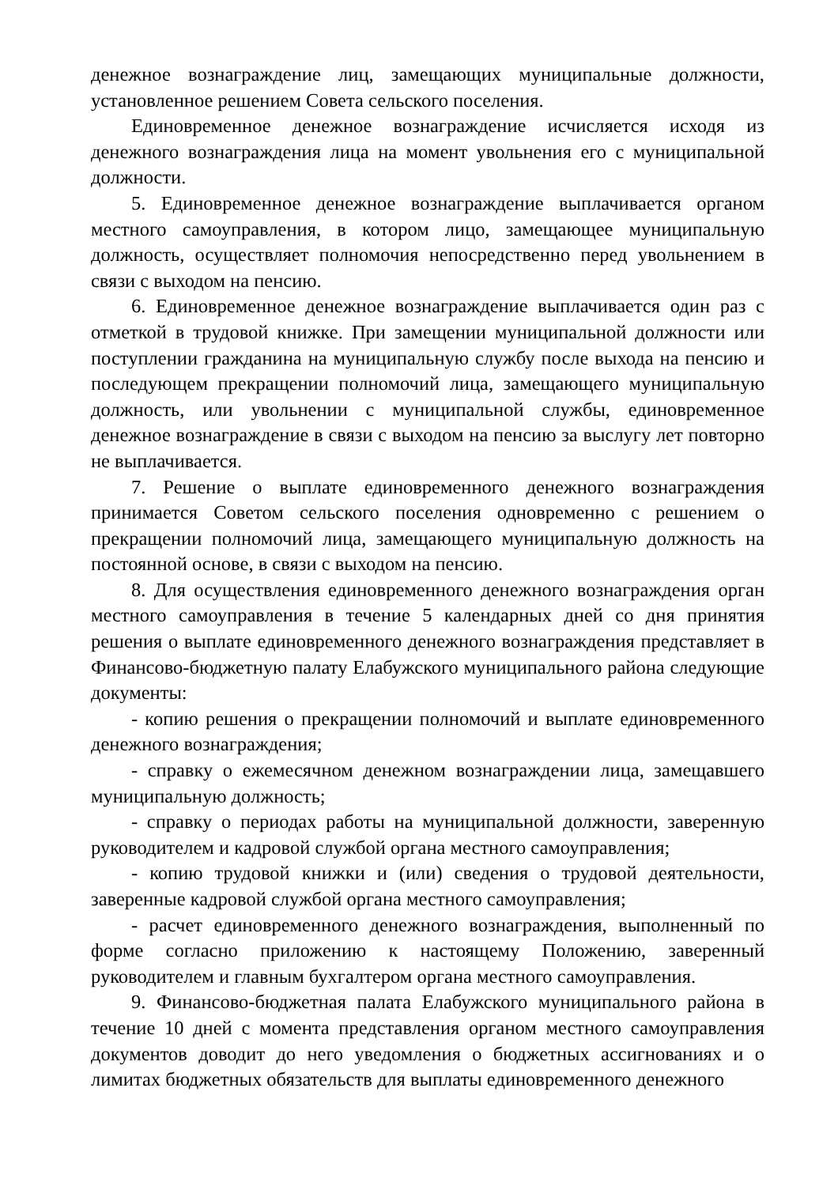денежное вознаграждение лиц, замещающих муниципальные должности, установленное решением Совета сельского поселения.
Единовременное денежное вознаграждение исчисляется исходя из денежного вознаграждения лица на момент увольнения его с муниципальной должности.
5. Единовременное денежное вознаграждение выплачивается органом местного самоуправления, в котором лицо, замещающее муниципальную должность, осуществляет полномочия непосредственно перед увольнением в связи с выходом на пенсию.
6. Единовременное денежное вознаграждение выплачивается один раз с отметкой в трудовой книжке. При замещении муниципальной должности или поступлении гражданина на муниципальную службу после выхода на пенсию и последующем прекращении полномочий лица, замещающего муниципальную должность, или увольнении с муниципальной службы, единовременное денежное вознаграждение в связи с выходом на пенсию за выслугу лет повторно не выплачивается.
7. Решение о выплате единовременного денежного вознаграждения принимается Советом сельского поселения одновременно с решением о прекращении полномочий лица, замещающего муниципальную должность на постоянной основе, в связи с выходом на пенсию.
8. Для осуществления единовременного денежного вознаграждения орган местного самоуправления в течение 5 календарных дней со дня принятия решения о выплате единовременного денежного вознаграждения представляет в Финансово-бюджетную палату Елабужского муниципального района следующие документы:
- копию решения о прекращении полномочий и выплате единовременного денежного вознаграждения;
- справку о ежемесячном денежном вознаграждении лица, замещавшего муниципальную должность;
- справку о периодах работы на муниципальной должности, заверенную руководителем и кадровой службой органа местного самоуправления;
- копию трудовой книжки и (или) сведения о трудовой деятельности, заверенные кадровой службой органа местного самоуправления;
- расчет единовременного денежного вознаграждения, выполненный по форме согласно приложению к настоящему Положению, заверенный руководителем и главным бухгалтером органа местного самоуправления.
9. Финансово-бюджетная палата Елабужского муниципального района в течение 10 дней с момента представления органом местного самоуправления документов доводит до него уведомления о бюджетных ассигнованиях и о лимитах бюджетных обязательств для выплаты единовременного денежного